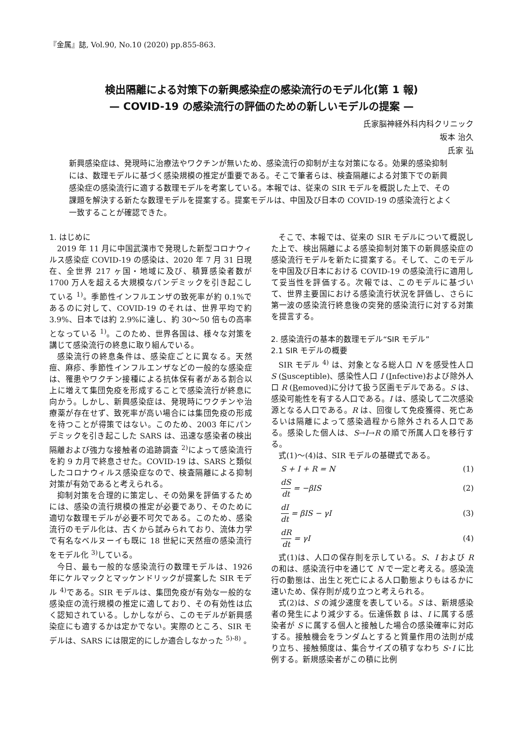『金属』誌, Vol.90, No.10 (2020) pp.855-863.
検出隔離による対策下の新興感染症の感染流行のモデル化(第 1 報)
— COVID-19 の感染流行の評価のための新しいモデルの提案 —
氏家脳神経外科内科クリニック
坂本 治久
氏家 弘
新興感染症は、発現時に治療法やワクチンが無いため、感染流行の抑制が主な対策になる。効果的感染抑制には、数理モデルに基づく感染規模の推定が重要である。そこで筆者らは、検査隔離による対策下での新興感染症の感染流行に適する数理モデルを考案している。本報では、従来の SIR モデルを概説した上で、その課題を解決する新たな数理モデルを提案する。提案モデルは、中国及び日本の COVID-19 の感染流行とよく一致することが確認できた。
1. はじめに
2019 年 11 月に中国武漢市で発現した新型コロナウィルス感染症 COVID-19 の感染は、2020 年 7 月 31 日現在、全世界 217 ヶ国・地域に及び、積算感染者数が 1700 万人を超える大規模なパンデミックを引き起こしている <sup>1)</sup>。季節性インフルエンザの致死率が約 0.1%であるのに対して、COVID-19 のそれは、世界平均で約 3.9%、日本では約 2.9%に達し、約 30〜50 倍もの高率となっている <sup>1)</sup>。このため、世界各国は、様々な対策を講じて感染流行の終息に取り組んでいる。
感染流行の終息条件は、感染症ごとに異なる。天然痘、麻疹、季節性インフルエンザなどの一般的な感染症は、罹患やワクチン接種による抗体保有者がある割合以上に増えて集団免疫を形成することで感染流行が終息に向かう。しかし、新興感染症は、発現時にワクチンや治療薬が存在せず、致死率が高い場合には集団免疫の形成を待つことが得策ではない。このため、2003 年にパンデミックを引き起こした SARS は、迅速な感染者の検出隔離および強力な接触者の追跡調査 <sup>2)</sup>によって感染流行を約 9 カ月で終息させた。COVID-19 は、SARS と類似したコロナウィルス感染症なので、検査隔離による抑制対策が有効であると考えられる。
抑制対策を合理的に策定し、その効果を評価するためには、感染の流行規模の推定が必要であり、そのために適切な数理モデルが必要不可欠である。このため、感染流行のモデル化は、古くから試みられており、流体力学で有名なベルヌーイも既に 18 世紀に天然痘の感染流行をモデル化 <sup>3)</sup>している。
今日、最も一般的な感染流行の数理モデルは、1926 年にケルマックとマッケンドリックが提案した SIR モデル <sup>4)</sup>である。SIR モデルは、集団免疫が有効な一般的な感染症の流行規模の推定に適しており、その有効性は広く認知されている。しかしながら、このモデルが新興感染症にも適するかは定かでない。実際のところ、SIR モデルは、SARS には限定的にしか適合しなかった <sup>5)-8)</sup> 。
そこで、本報では、従来の SIR モデルについて概説した上で、検出隔離による感染抑制対策下の新興感染症の感染流行モデルを新たに提案する。そして、このモデルを中国及び日本における COVID-19 の感染流行に適用して妥当性を評価する。次報では、このモデルに基づいて、世界主要国における感染流行状況を評価し、さらに第一波の感染流行終息後の突発的感染流行に対する対策を提言する。
2. 感染流行の基本的数理モデル“SIR モデル”
2.1 SIR モデルの概要
SIR モデル <sup>4)</sup> は、対象となる総人口 N を感受性人口 S (Susceptible)、感染性人口 I (Infective)および除外人口 R (Removed)に分けて扱う区画モデルである。S は、感染可能性を有する人口である。I は、感染して二次感染源となる人口である。R は、回復して免疫獲得、死亡あるいは隔離によって感染過程から除外される人口である。感染した個人は、S→I→R の順で所属人口を移行する。
式(1)〜(4)は、SIR モデルの基礎式である。
S + I + R = N (1)
dS dt = −βIS (2)
dI dt = βIS − γI (3)
dR dt = γI (4)
式(1)は、人口の保存則を示している。S、I および R の和は、感染流行中を通じて N で一定と考える。感染流行の動態は、出生と死亡による人口動態よりもはるかに速いため、保存則が成り立つと考えられる。
式(2)は、S の減少速度を表している。S は、新規感染者の発生により減少する。伝達係数 β は、I に属する感染者が S に属する個人と接触した場合の感染確率に対応する。接触機会をランダムとすると質量作用の法則が成り立ち、接触頻度は、集合サイズの積すなわち S･I に比例する。新規感染者がこの積に比例